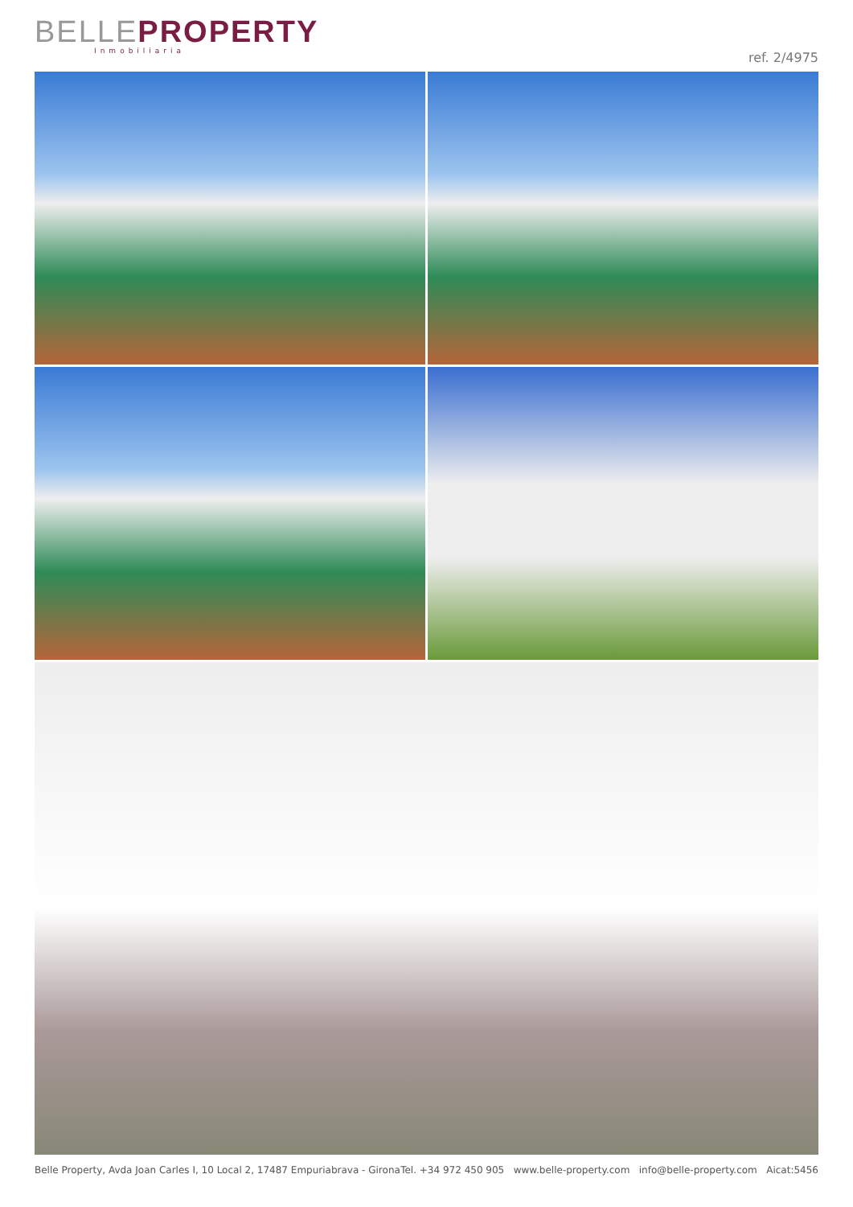BELLE PROPERTY
Inmobiliaria
ref. 2/4975
Belle Property, Avda Joan Carles I, 10 Local 2, 17487 Empuriabrava - Girona Tel. +34 972 450 905 www.belle-property.com info@belle-property.com Aicat:5456